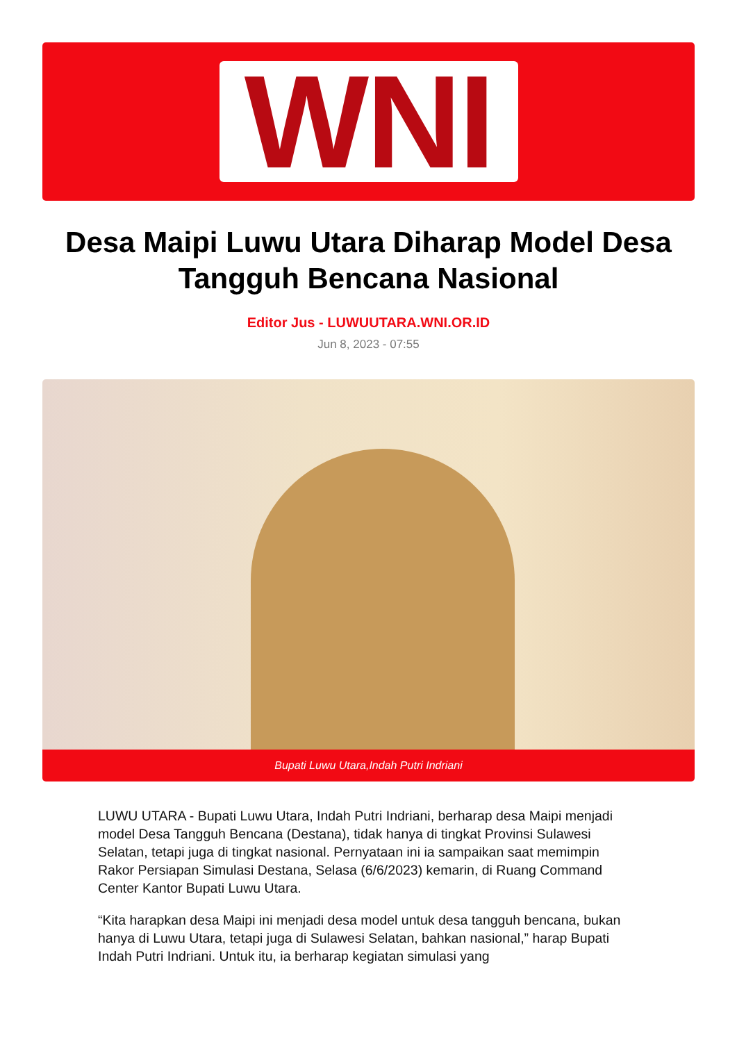WNI
Desa Maipi Luwu Utara Diharap Model Desa Tangguh Bencana Nasional
Editor Jus - LUWUUTARA.WNI.OR.ID
Jun 8, 2023 - 07:55
Bupati Luwu Utara,Indah Putri Indriani
LUWU UTARA - Bupati Luwu Utara, Indah Putri Indriani, berharap desa Maipi menjadi model Desa Tangguh Bencana (Destana), tidak hanya di tingkat Provinsi Sulawesi Selatan, tetapi juga di tingkat nasional. Pernyataan ini ia sampaikan saat memimpin Rakor Persiapan Simulasi Destana, Selasa (6/6/2023) kemarin, di Ruang Command Center Kantor Bupati Luwu Utara.
“Kita harapkan desa Maipi ini menjadi desa model untuk desa tangguh bencana, bukan hanya di Luwu Utara, tetapi juga di Sulawesi Selatan, bahkan nasional,” harap Bupati Indah Putri Indriani. Untuk itu, ia berharap kegiatan simulasi yang